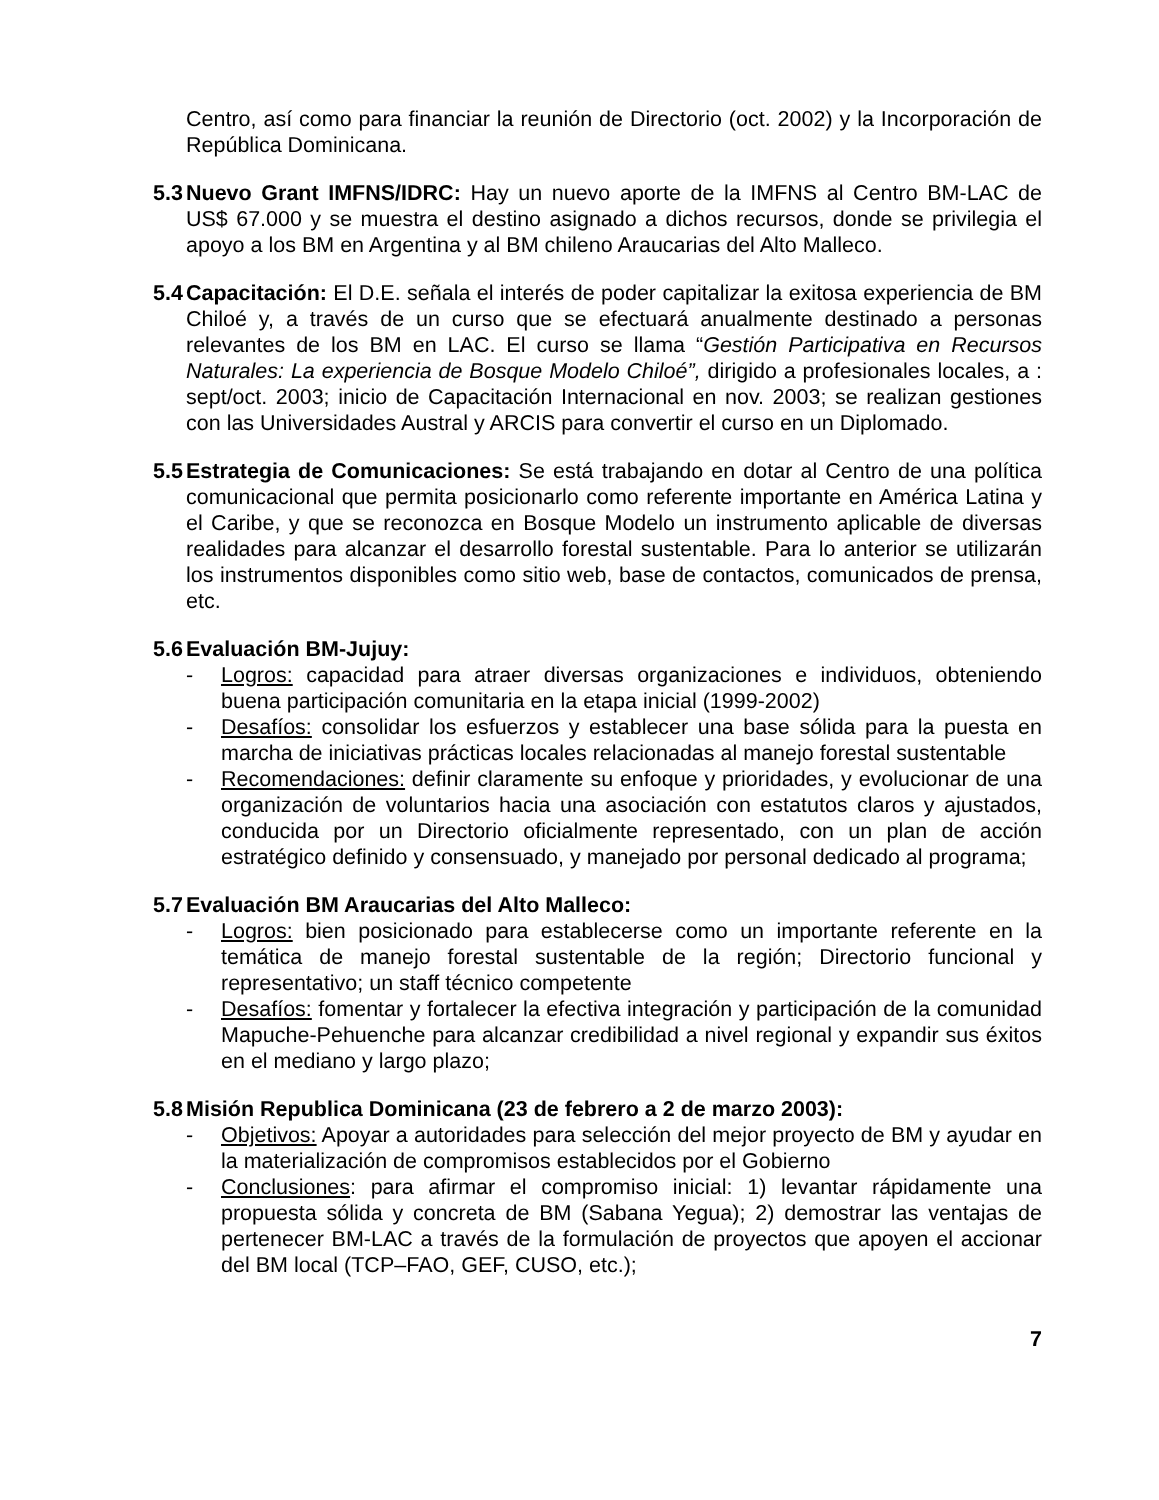Centro, así como para financiar la reunión de Directorio (oct. 2002) y la Incorporación de República Dominicana.
5.3 Nuevo Grant IMFNS/IDRC: Hay un nuevo aporte de la IMFNS al Centro BM-LAC de US$ 67.000 y se muestra el destino asignado a dichos recursos, donde se privilegia el apoyo a los BM en Argentina y al BM chileno Araucarias del Alto Malleco.
5.4 Capacitación: El D.E. señala el interés de poder capitalizar la exitosa experiencia de BM Chiloé y, a través de un curso que se efectuará anualmente destinado a personas relevantes de los BM en LAC. El curso se llama “Gestión Participativa en Recursos Naturales: La experiencia de Bosque Modelo Chiloé”, dirigido a profesionales locales, a : sept/oct. 2003; inicio de Capacitación Internacional en nov. 2003; se realizan gestiones con las Universidades Austral y ARCIS para convertir el curso en un Diplomado.
5.5 Estrategia de Comunicaciones: Se está trabajando en dotar al Centro de una política comunicacional que permita posicionarlo como referente importante en América Latina y el Caribe, y que se reconozca en Bosque Modelo un instrumento aplicable de diversas realidades para alcanzar el desarrollo forestal sustentable. Para lo anterior se utilizarán los instrumentos disponibles como sitio web, base de contactos, comunicados de prensa, etc.
5.6 Evaluación BM-Jujuy:
- Logros: capacidad para atraer diversas organizaciones e individuos, obteniendo buena participación comunitaria en la etapa inicial (1999-2002)
- Desafíos: consolidar los esfuerzos y establecer una base sólida para la puesta en marcha de iniciativas prácticas locales relacionadas al manejo forestal sustentable
- Recomendaciones: definir claramente su enfoque y prioridades, y evolucionar de una organización de voluntarios hacia una asociación con estatutos claros y ajustados, conducida por un Directorio oficialmente representado, con un plan de acción estratégico definido y consensuado, y manejado por personal dedicado al programa;
5.7 Evaluación BM Araucarias del Alto Malleco:
- Logros: bien posicionado para establecerse como un importante referente en la temática de manejo forestal sustentable de la región; Directorio funcional y representativo; un staff técnico competente
- Desafíos: fomentar y fortalecer la efectiva integración y participación de la comunidad Mapuche-Pehuenche para alcanzar credibilidad a nivel regional y expandir sus éxitos en el mediano y largo plazo;
5.8 Misión Republica Dominicana (23 de febrero a 2 de marzo 2003):
- Objetivos: Apoyar a autoridades para selección del mejor proyecto de BM y ayudar en la materialización de compromisos establecidos por el Gobierno
- Conclusiones: para afirmar el compromiso inicial: 1) levantar rápidamente una propuesta sólida y concreta de BM (Sabana Yegua); 2) demostrar las ventajas de pertenecer BM-LAC a través de la formulación de proyectos que apoyen el accionar del BM local (TCP–FAO, GEF, CUSO, etc.);
7